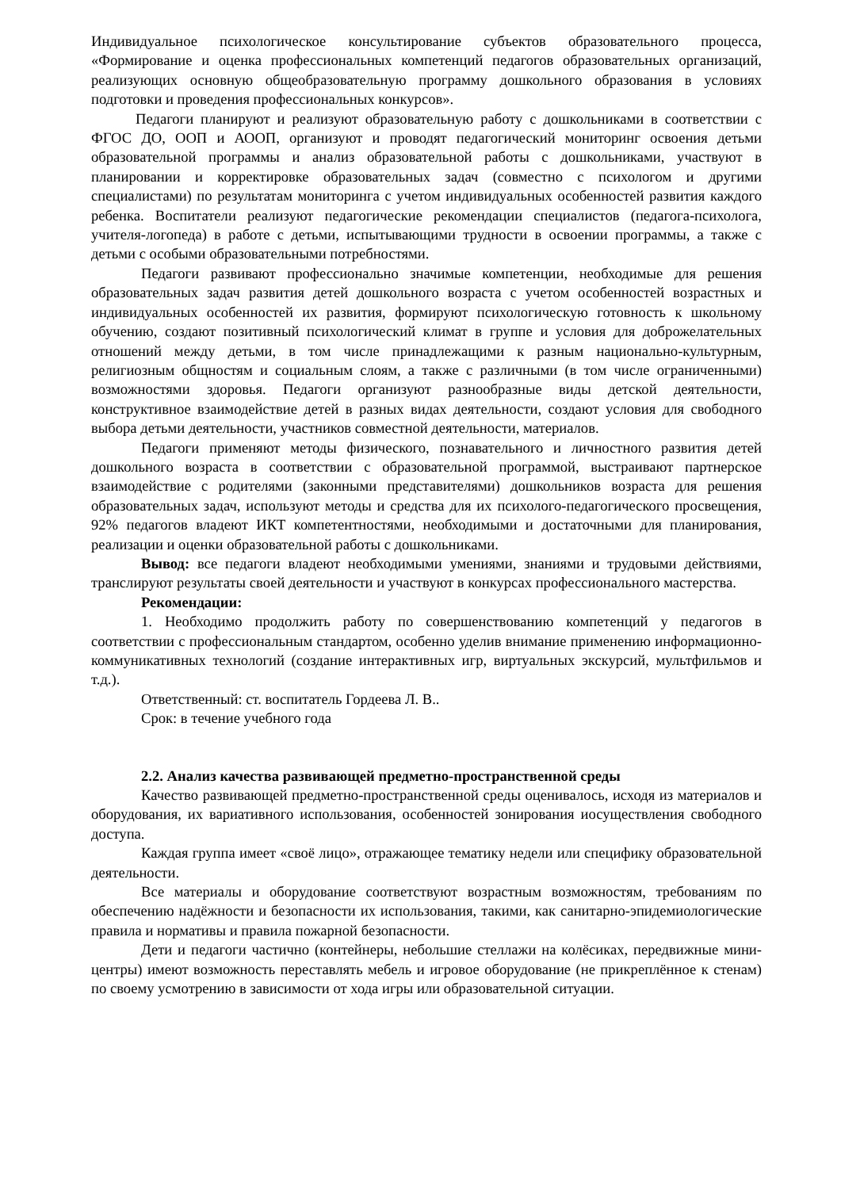Индивидуальное психологическое консультирование субъектов образовательного процесса, «Формирование и оценка профессиональных компетенций педагогов образовательных организаций, реализующих основную общеобразовательную программу дошкольного образования в условиях подготовки и проведения профессиональных конкурсов».
Педагоги планируют и реализуют образовательную работу с дошкольниками в соответствии с ФГОС ДО, ООП и АООП, организуют и проводят педагогический мониторинг освоения детьми образовательной программы и анализ образовательной работы с дошкольниками, участвуют в планировании и корректировке образовательных задач (совместно с психологом и другими специалистами) по результатам мониторинга с учетом индивидуальных особенностей развития каждого ребенка. Воспитатели реализуют педагогические рекомендации специалистов (педагога-психолога, учителя-логопеда) в работе с детьми, испытывающими трудности в освоении программы, а также с детьми с особыми образовательными потребностями.
Педагоги развивают профессионально значимые компетенции, необходимые для решения образовательных задач развития детей дошкольного возраста с учетом особенностей возрастных и индивидуальных особенностей их развития, формируют психологическую готовность к школьному обучению, создают позитивный психологический климат в группе и условия для доброжелательных отношений между детьми, в том числе принадлежащими к разным национально-культурным, религиозным общностям и социальным слоям, а также с различными (в том числе ограниченными) возможностями здоровья. Педагоги организуют разнообразные виды детской деятельности, конструктивное взаимодействие детей в разных видах деятельности, создают условия для свободного выбора детьми деятельности, участников совместной деятельности, материалов.
Педагоги применяют методы физического, познавательного и личностного развития детей дошкольного возраста в соответствии с образовательной программой, выстраивают партнерское взаимодействие с родителями (законными представителями) дошкольников возраста для решения образовательных задач, используют методы и средства для их психолого-педагогического просвещения, 92% педагогов владеют ИКТ компетентностями, необходимыми и достаточными для планирования, реализации и оценки образовательной работы с дошкольниками.
Вывод: все педагоги владеют необходимыми умениями, знаниями и трудовыми действиями, транслируют результаты своей деятельности и участвуют в конкурсах профессионального мастерства.
Рекомендации:
1. Необходимо продолжить работу по совершенствованию компетенций у педагогов в соответствии с профессиональным стандартом, особенно уделив внимание применению информационно-коммуникативных технологий (создание интерактивных игр, виртуальных экскурсий, мультфильмов и т.д.).
Ответственный: ст. воспитатель Гордеева Л. В..
Срок: в течение учебного года
2.2. Анализ качества развивающей предметно-пространственной среды
Качество развивающей предметно-пространственной среды оценивалось, исходя из материалов и оборудования, их вариативного использования, особенностей зонирования иосуществления свободного доступа.
Каждая группа имеет «своё лицо», отражающее тематику недели или специфику образовательной деятельности.
Все материалы и оборудование соответствуют возрастным возможностям, требованиям по обеспечению надёжности и безопасности их использования, такими, как санитарно-эпидемиологические правила и нормативы и правила пожарной безопасности.
Дети и педагоги частично (контейнеры, небольшие стеллажи на колёсиках, передвижные мини-центры) имеют возможность переставлять мебель и игровое оборудование (не прикреплённое к стенам) по своему усмотрению в зависимости от хода игры или образовательной ситуации.